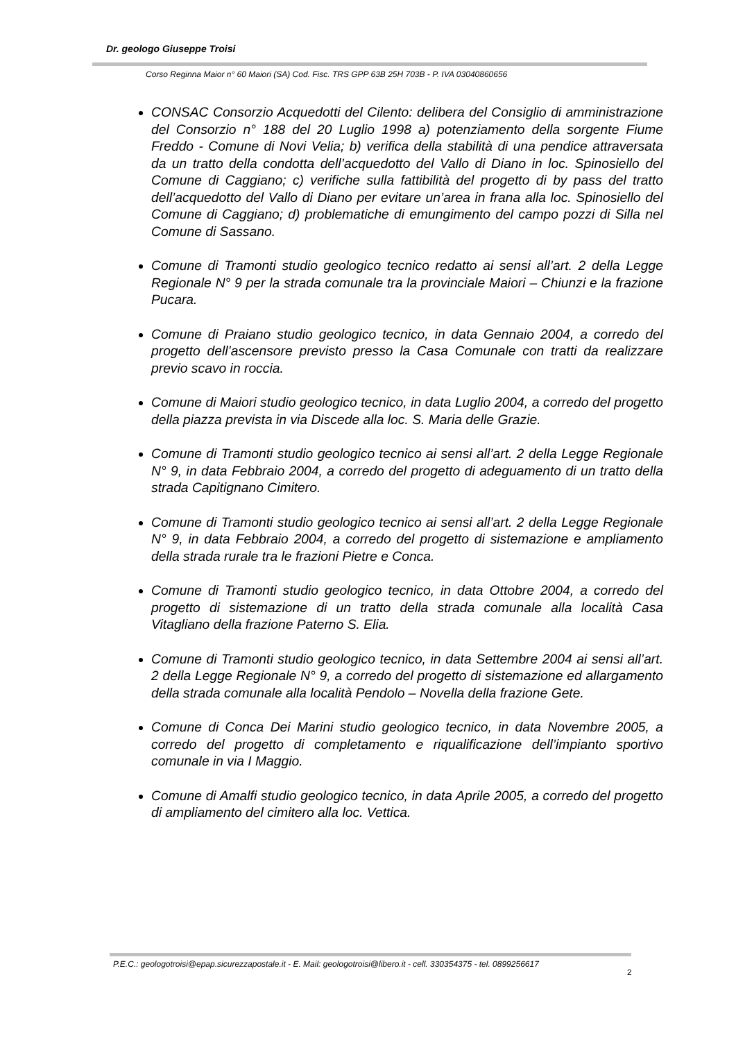Dr. geologo Giuseppe Troisi
Corso Reginna Maior n° 60 Maiori (SA) Cod. Fisc. TRS GPP 63B 25H 703B - P. IVA 03040860656
CONSAC Consorzio Acquedotti del Cilento: delibera del Consiglio di amministrazione del Consorzio n° 188 del 20 Luglio 1998 a) potenziamento della sorgente Fiume Freddo - Comune di Novi Velia; b) verifica della stabilità di una pendice attraversata da un tratto della condotta dell’acquedotto del Vallo di Diano in loc. Spinosiello del Comune di Caggiano; c) verifiche sulla fattibilità del progetto di by pass del tratto dell’acquedotto del Vallo di Diano per evitare un’area in frana alla loc. Spinosiello del Comune di Caggiano; d) problematiche di emungimento del campo pozzi di Silla nel Comune di Sassano.
Comune di Tramonti studio geologico tecnico redatto ai sensi all’art. 2 della Legge Regionale N° 9 per la strada comunale tra la provinciale Maiori – Chiunzi e la frazione Pucara.
Comune di Praiano studio geologico tecnico, in data Gennaio 2004, a corredo del progetto dell’ascensore previsto presso la Casa Comunale con tratti da realizzare previo scavo in roccia.
Comune di Maiori studio geologico tecnico, in data Luglio 2004, a corredo del progetto della piazza prevista in via Discede alla loc. S. Maria delle Grazie.
Comune di Tramonti studio geologico tecnico ai sensi all’art. 2 della Legge Regionale N° 9, in data Febbraio 2004, a corredo del progetto di adeguamento di un tratto della strada Capitignano Cimitero.
Comune di Tramonti studio geologico tecnico ai sensi all’art. 2 della Legge Regionale N° 9, in data Febbraio 2004, a corredo del progetto di sistemazione e ampliamento della strada rurale tra le frazioni Pietre e Conca.
Comune di Tramonti studio geologico tecnico, in data Ottobre 2004, a corredo del progetto di sistemazione di un tratto della strada comunale alla località Casa Vitagliano della frazione Paterno S. Elia.
Comune di Tramonti studio geologico tecnico, in data Settembre 2004 ai sensi all’art. 2 della Legge Regionale N° 9, a corredo del progetto di sistemazione ed allargamento della strada comunale alla località Pendolo – Novella della frazione Gete.
Comune di Conca Dei Marini studio geologico tecnico, in data Novembre 2005, a corredo del progetto di completamento e riqualificazione dell’impianto sportivo comunale in via I Maggio.
Comune di Amalfi studio geologico tecnico, in data Aprile 2005, a corredo del progetto di ampliamento del cimitero alla loc. Vettica.
P.E.C.: geologotroisi@epap.sicurezzapostale.it - E. Mail: geologotroisi@libero.it - cell. 330354375 - tel. 0899256617
2